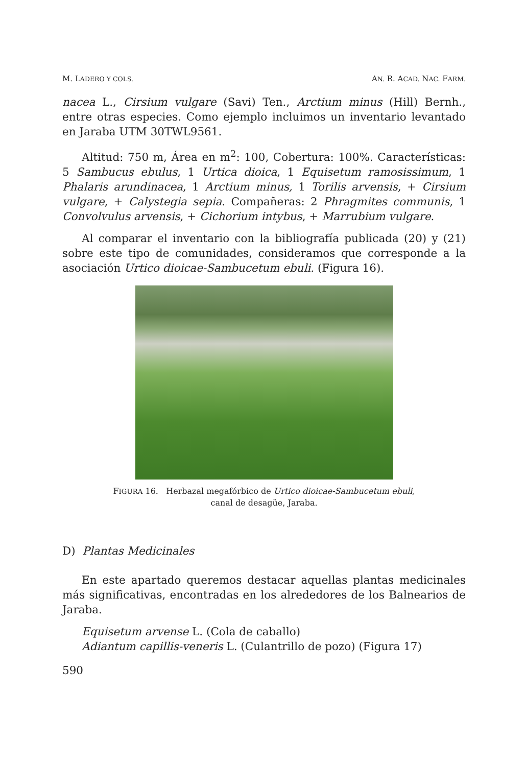M. LADERO Y COLS. AN. R. ACAD. NAC. FARM.
nacea L., Cirsium vulgare (Savi) Ten., Arctium minus (Hill) Bernh., entre otras especies. Como ejemplo incluimos un inventario levantado en Jaraba UTM 30TWL9561.
Altitud: 750 m, Área en m<sup>2</sup>: 100, Cobertura: 100%. Características: 5 Sambucus ebulus, 1 Urtica dioica, 1 Equisetum ramosissimum, 1 Phalaris arundinacea, 1 Arctium minus, 1 Torilis arvensis, + Cirsium vulgare, + Calystegia sepia. Compañeras: 2 Phragmites communis, 1 Convolvulus arvensis, + Cichorium intybus, + Marrubium vulgare.
Al comparar el inventario con la bibliografía publicada (20) y (21) sobre este tipo de comunidades, consideramos que corresponde a la asociación Urtico dioicae-Sambucetum ebuli. (Figura 16).
FIGURA 16. Herbazal megafórbico de Urtico dioicae-Sambucetum ebuli,
canal de desagüe, Jaraba.
D) Plantas Medicinales
En este apartado queremos destacar aquellas plantas medicinales más significativas, encontradas en los alrededores de los Balnearios de Jaraba.
Equisetum arvense L. (Cola de caballo)
Adiantum capillis-veneris L. (Culantrillo de pozo) (Figura 17)
590